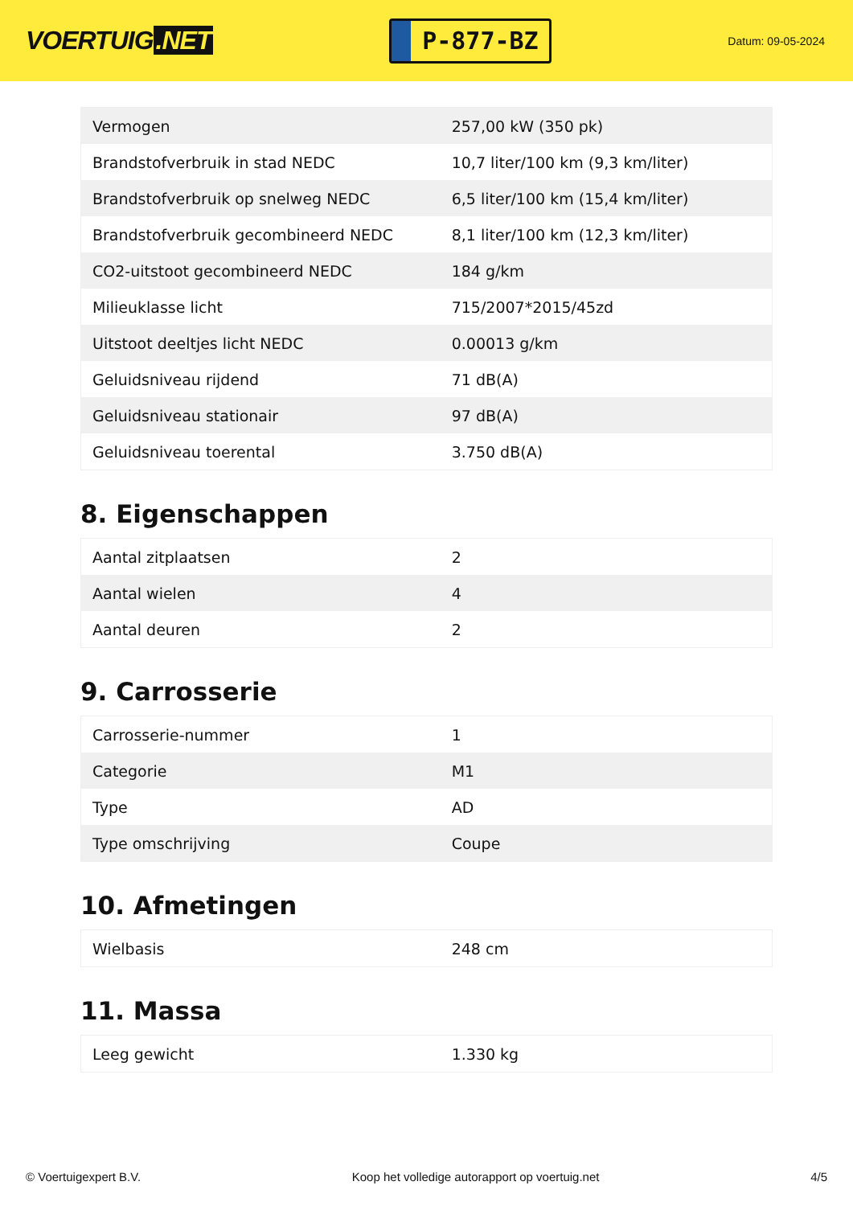VOERTUIG.NET
P-877-BZ
Datum: 09-05-2024
| Vermogen | 257,00 kW (350 pk) |
| Brandstofverbruik in stad NEDC | 10,7 liter/100 km (9,3 km/liter) |
| Brandstofverbruik op snelweg NEDC | 6,5 liter/100 km (15,4 km/liter) |
| Brandstofverbruik gecombineerd NEDC | 8,1 liter/100 km (12,3 km/liter) |
| CO2-uitstoot gecombineerd NEDC | 184 g/km |
| Milieuklasse licht | 715/2007*2015/45zd |
| Uitstoot deeltjes licht NEDC | 0.00013 g/km |
| Geluidsniveau rijdend | 71 dB(A) |
| Geluidsniveau stationair | 97 dB(A) |
| Geluidsniveau toerental | 3.750 dB(A) |
8. Eigenschappen
| Aantal zitplaatsen | 2 |
| Aantal wielen | 4 |
| Aantal deuren | 2 |
9. Carrosserie
| Carrosserie-nummer | 1 |
| Categorie | M1 |
| Type | AD |
| Type omschrijving | Coupe |
10. Afmetingen
| Wielbasis | 248 cm |
11. Massa
| Leeg gewicht | 1.330 kg |
© Voertuigexpert B.V. Koop het volledige autorapport op voertuig.net 4/5